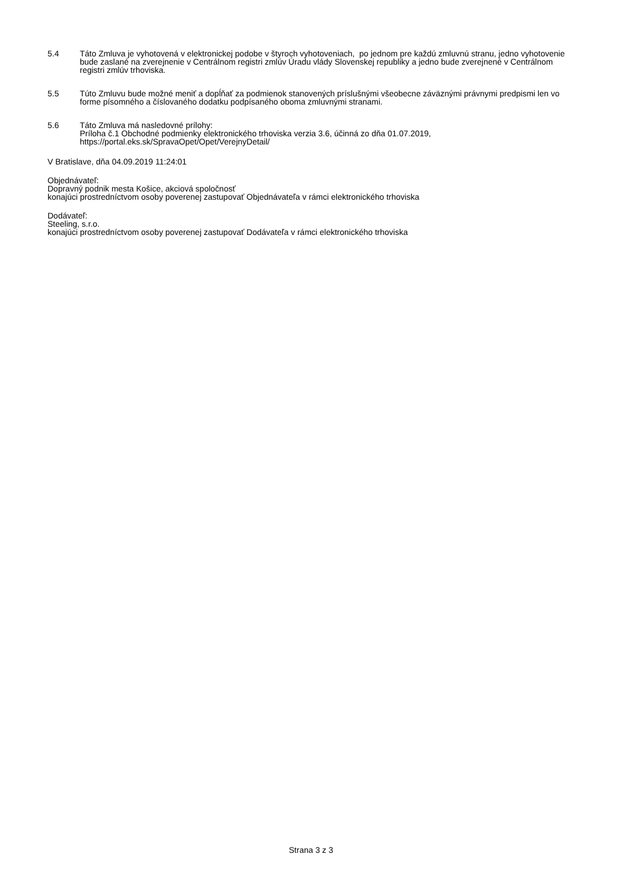5.4 Táto Zmluva je vyhotovená v elektronickej podobe v štyroch vyhotoveniach, po jednom pre každú zmluvnú stranu, jedno vyhotovenie bude zaslané na zverejnenie v Centrálnom registri zmlúv Úradu vlády Slovenskej republiky a jedno bude zverejnené v Centrálnom registri zmlúv trhoviska.
5.5 Túto Zmluvu bude možné meniť a dopĺňať za podmienok stanovených príslušnými všeobecne záväznými právnymi predpismi len vo forme písomného a číslovaného dodatku podpísaného oboma zmluvnými stranami.
5.6 Táto Zmluva má nasledovné prílohy:
Príloha č.1 Obchodné podmienky elektronického trhoviska verzia 3.6, účinná zo dňa 01.07.2019, https://portal.eks.sk/SpravaOpet/Opet/VerejnyDetail/
V Bratislave, dňa 04.09.2019 11:24:01
Objednávateľ:
Dopravný podnik mesta Košice, akciová spoločnosť
konajúci prostredníctvom osoby poverenej zastupovať Objednávateľa v rámci elektronického trhoviska
Dodávateľ:
Steeling, s.r.o.
konajúci prostredníctvom osoby poverenej zastupovať Dodávateľa v rámci elektronického trhoviska
Strana 3 z 3